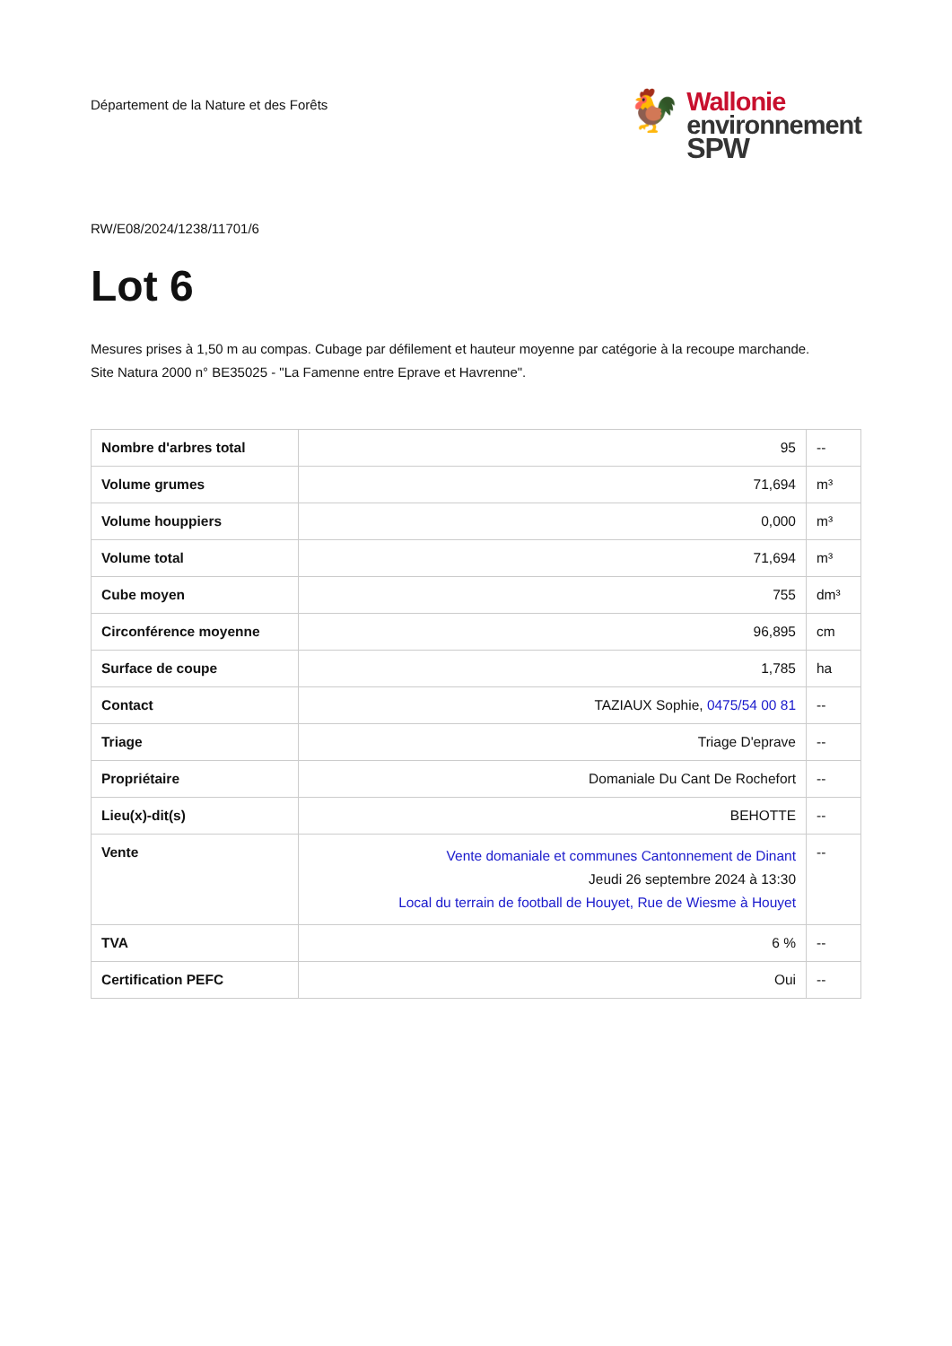Département de la Nature et des Forêts
🐓
Wallonie
environnement
SPW
RW/E08/2024/1238/11701/6
Lot 6
Mesures prises à 1,50 m au compas. Cubage par défilement et hauteur moyenne par catégorie à la recoupe marchande.
Site Natura 2000 n° BE35025 - "La Famenne entre Eprave et Havrenne".
| Nombre d'arbres total | 95 | -- |
| Volume grumes | 71,694 | m³ |
| Volume houppiers | 0,000 | m³ |
| Volume total | 71,694 | m³ |
| Cube moyen | 755 | dm³ |
| Circonférence moyenne | 96,895 | cm |
| Surface de coupe | 1,785 | ha |
| Contact | TAZIAUX Sophie, 0475/54 00 81 | -- |
| Triage | Triage D'eprave | -- |
| Propriétaire | Domaniale Du Cant De Rochefort | -- |
| Lieu(x)-dit(s) | BEHOTTE | -- |
| Vente | Vente domaniale et communes Cantonnement de Dinant Jeudi 26 septembre 2024 à 13:30 Local du terrain de football de Houyet, Rue de Wiesme à Houyet | -- |
| TVA | 6 % | -- |
| Certification PEFC | Oui | -- |